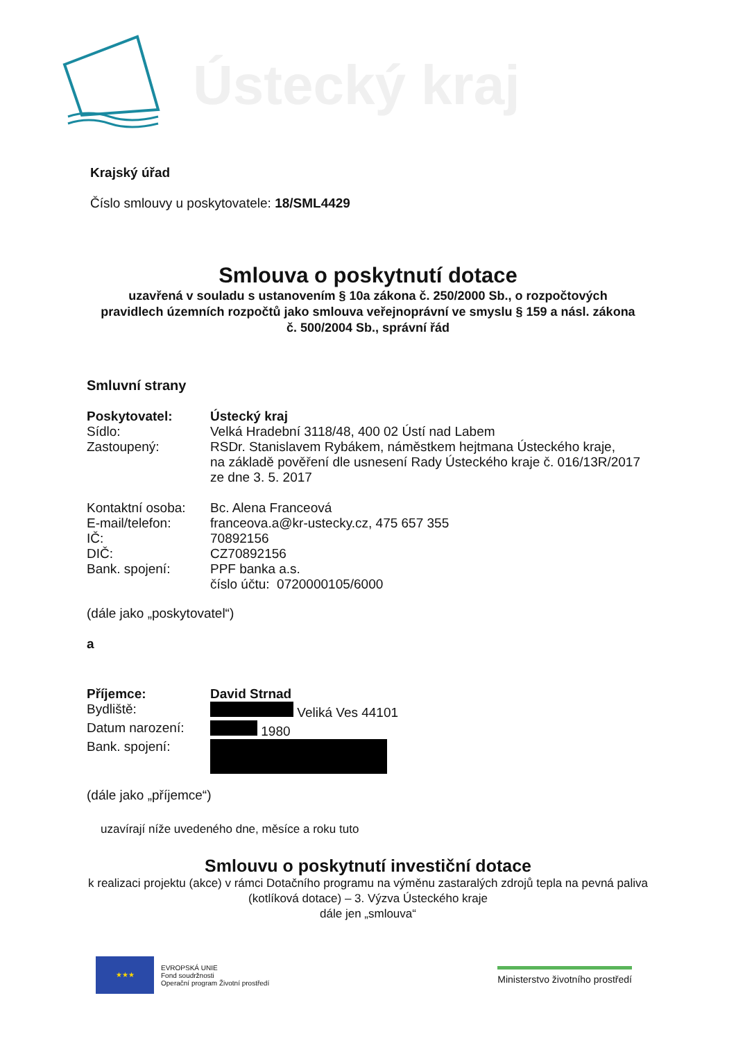Ústecký kraj
Krajský úřad
Číslo smlouvy u poskytovatele: 18/SML4429
Smlouva o poskytnutí dotace
uzavřená v souladu s ustanovením § 10a zákona č. 250/2000 Sb., o rozpočtových pravidlech územních rozpočtů jako smlouva veřejnoprávní ve smyslu § 159 a násl. zákona č. 500/2004 Sb., správní řád
Smluvní strany
| Poskytovatel: | Ústecký kraj |
| Sídlo: | Velká Hradební 3118/48, 400 02 Ústí nad Labem |
| Zastoupený: | RSDr. Stanislavem Rybákem, náměstkem hejtmana Ústeckého kraje, na základě pověření dle usnesení Rady Ústeckého kraje č. 016/13R/2017 ze dne 3. 5. 2017 |
| Kontaktní osoba: | Bc. Alena Franceová |
| E-mail/telefon: | franceova.a@kr-ustecky.cz, 475 657 355 |
| IČ: | 70892156 |
| DIČ: | CZ70892156 |
| Bank. spojení: | PPF banka a.s. číslo účtu: 0720000105/6000 |
(dále jako „poskytovatel“)
a
| Příjemce: | David Strnad |
| Bydliště: | Veliká Ves 44101 |
| Datum narození: | 1980 |
| Bank. spojení: | |
(dále jako „příjemce“)
uzavírají níže uvedeného dne, měsíce a roku tuto
Smlouvu o poskytnutí investiční dotace
k realizaci projektu (akce) v rámci Dotačního programu na výměnu zastaralých zdrojů tepla na pevná paliva (kotlíková dotace) – 3. Výzva Ústeckého kraje
dále jen „smlouva“
★★★
EVROPSKÁ UNIE
Fond soudržnosti
Operační program Životní prostředí
Ministerstvo životního prostředí